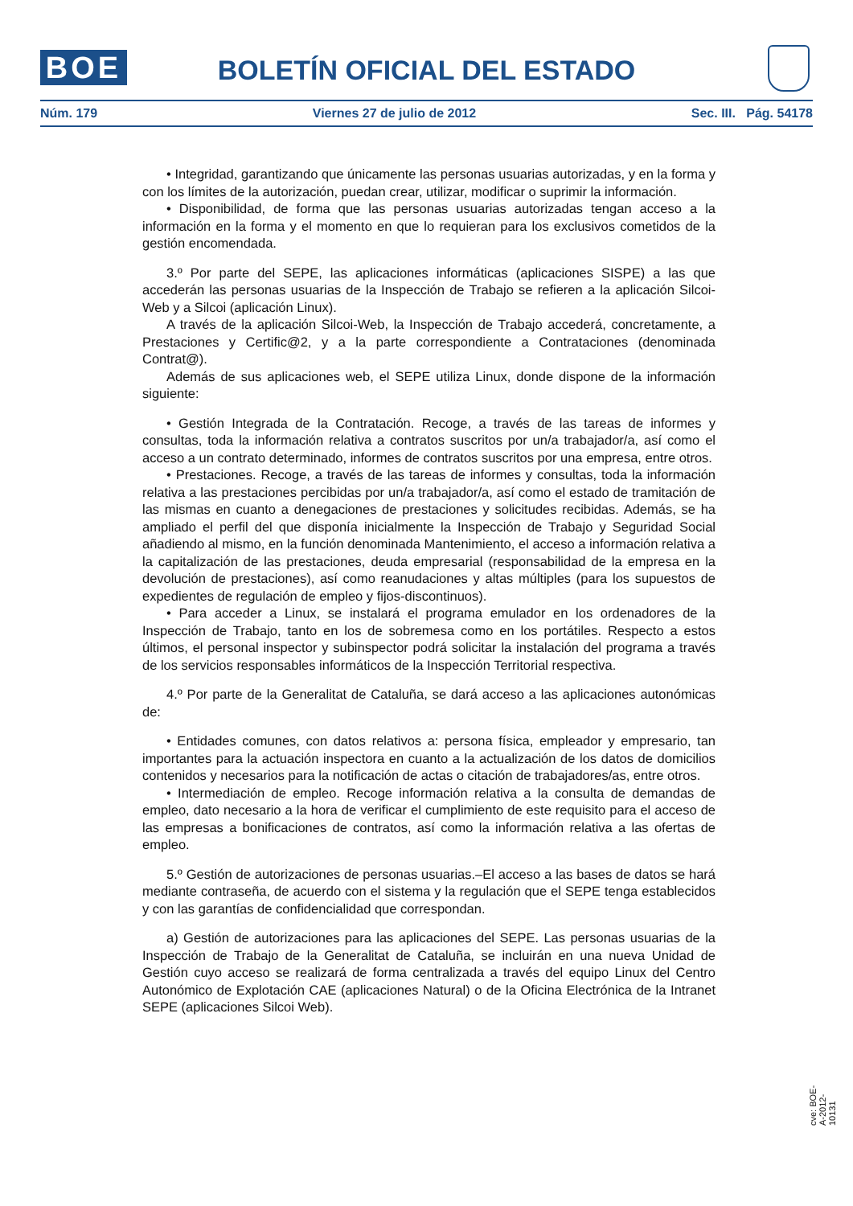BOE
BOLETÍN OFICIAL DEL ESTADO
Núm. 179 Viernes 27 de julio de 2012 Sec. III. Pág. 54178
• Integridad, garantizando que únicamente las personas usuarias autorizadas, y en la forma y con los límites de la autorización, puedan crear, utilizar, modificar o suprimir la información.
• Disponibilidad, de forma que las personas usuarias autorizadas tengan acceso a la información en la forma y el momento en que lo requieran para los exclusivos cometidos de la gestión encomendada.
3.º Por parte del SEPE, las aplicaciones informáticas (aplicaciones SISPE) a las que accederán las personas usuarias de la Inspección de Trabajo se refieren a la aplicación Silcoi-Web y a Silcoi (aplicación Linux).
A través de la aplicación Silcoi-Web, la Inspección de Trabajo accederá, concretamente, a Prestaciones y Certific@2, y a la parte correspondiente a Contrataciones (denominada Contrat@).
Además de sus aplicaciones web, el SEPE utiliza Linux, donde dispone de la información siguiente:
• Gestión Integrada de la Contratación. Recoge, a través de las tareas de informes y consultas, toda la información relativa a contratos suscritos por un/a trabajador/a, así como el acceso a un contrato determinado, informes de contratos suscritos por una empresa, entre otros.
• Prestaciones. Recoge, a través de las tareas de informes y consultas, toda la información relativa a las prestaciones percibidas por un/a trabajador/a, así como el estado de tramitación de las mismas en cuanto a denegaciones de prestaciones y solicitudes recibidas. Además, se ha ampliado el perfil del que disponía inicialmente la Inspección de Trabajo y Seguridad Social añadiendo al mismo, en la función denominada Mantenimiento, el acceso a información relativa a la capitalización de las prestaciones, deuda empresarial (responsabilidad de la empresa en la devolución de prestaciones), así como reanudaciones y altas múltiples (para los supuestos de expedientes de regulación de empleo y fijos-discontinuos).
• Para acceder a Linux, se instalará el programa emulador en los ordenadores de la Inspección de Trabajo, tanto en los de sobremesa como en los portátiles. Respecto a estos últimos, el personal inspector y subinspector podrá solicitar la instalación del programa a través de los servicios responsables informáticos de la Inspección Territorial respectiva.
4.º Por parte de la Generalitat de Cataluña, se dará acceso a las aplicaciones autonómicas de:
• Entidades comunes, con datos relativos a: persona física, empleador y empresario, tan importantes para la actuación inspectora en cuanto a la actualización de los datos de domicilios contenidos y necesarios para la notificación de actas o citación de trabajadores/as, entre otros.
• Intermediación de empleo. Recoge información relativa a la consulta de demandas de empleo, dato necesario a la hora de verificar el cumplimiento de este requisito para el acceso de las empresas a bonificaciones de contratos, así como la información relativa a las ofertas de empleo.
5.º Gestión de autorizaciones de personas usuarias.–El acceso a las bases de datos se hará mediante contraseña, de acuerdo con el sistema y la regulación que el SEPE tenga establecidos y con las garantías de confidencialidad que correspondan.
a) Gestión de autorizaciones para las aplicaciones del SEPE. Las personas usuarias de la Inspección de Trabajo de la Generalitat de Cataluña, se incluirán en una nueva Unidad de Gestión cuyo acceso se realizará de forma centralizada a través del equipo Linux del Centro Autonómico de Explotación CAE (aplicaciones Natural) o de la Oficina Electrónica de la Intranet SEPE (aplicaciones Silcoi Web).
cve: BOE-A-2012-10131